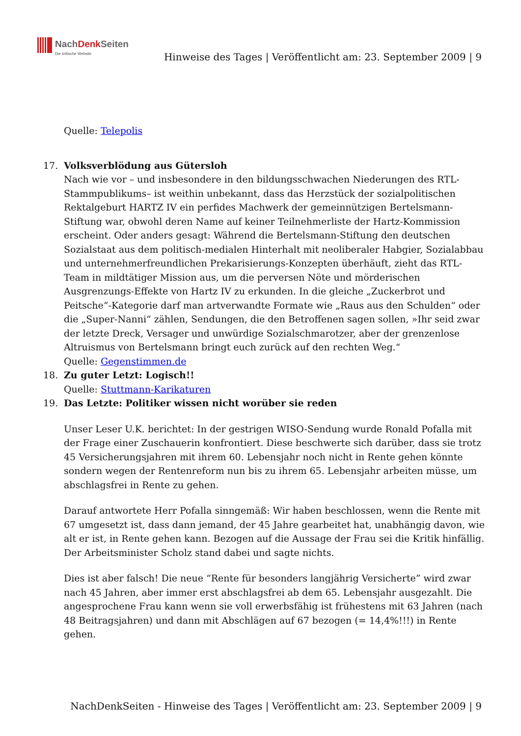NachDenk Seiten
Die kritische Website
Hinweise des Tages | Veröffentlicht am: 23. September 2009 | 9
Quelle: Telepolis
17. Volksverblödung aus Gütersloh
Nach wie vor – und insbesondere in den bildungsschwachen Niederungen des RTL-Stammpublikums– ist weithin unbekannt, dass das Herzstück der sozialpolitischen Rektalgeburt HARTZ IV ein perfides Machwerk der gemeinnützigen Bertelsmann-Stiftung war, obwohl deren Name auf keiner Teilnehmerliste der Hartz-Kommission erscheint. Oder anders gesagt: Während die Bertelsmann-Stiftung den deutschen Sozialstaat aus dem politisch-medialen Hinterhalt mit neoliberaler Habgier, Sozialabbau und unternehmerfreundlichen Prekarisierungs-Konzepten überhäuft, zieht das RTL-Team in mildtätiger Mission aus, um die perversen Nöte und mörderischen Ausgrenzungs-Effekte von Hartz IV zu erkunden. In die gleiche „Zuckerbrot und Peitsche“-Kategorie darf man artverwandte Formate wie „Raus aus den Schulden“ oder die „Super-Nanni“ zählen, Sendungen, die den Betroffenen sagen sollen, »Ihr seid zwar der letzte Dreck, Versager und unwürdige Sozialschmarotzer, aber der grenzenlose Altruismus von Bertelsmann bringt euch zurück auf den rechten Weg.“
Quelle: Gegenstimmen.de
18. Zu guter Letzt: Logisch!!
Quelle: Stuttmann-Karikaturen
19. Das Letzte: Politiker wissen nicht worüber sie reden
Unser Leser U.K. berichtet: In der gestrigen WISO-Sendung wurde Ronald Pofalla mit der Frage einer Zuschauerin konfrontiert. Diese beschwerte sich darüber, dass sie trotz 45 Versicherungsjahren mit ihrem 60. Lebensjahr noch nicht in Rente gehen könnte sondern wegen der Rentenreform nun bis zu ihrem 65. Lebensjahr arbeiten müsse, um abschlagsfrei in Rente zu gehen.
Darauf antwortete Herr Pofalla sinngemäß: Wir haben beschlossen, wenn die Rente mit 67 umgesetzt ist, dass dann jemand, der 45 Jahre gearbeitet hat, unabhängig davon, wie alt er ist, in Rente gehen kann. Bezogen auf die Aussage der Frau sei die Kritik hinfällig. Der Arbeitsminister Scholz stand dabei und sagte nichts.
Dies ist aber falsch! Die neue “Rente für besonders langjährig Versicherte” wird zwar nach 45 Jahren, aber immer erst abschlagsfrei ab dem 65. Lebensjahr ausgezahlt. Die angesprochene Frau kann wenn sie voll erwerbsfähig ist frühestens mit 63 Jahren (nach 48 Beitragsjahren) und dann mit Abschlägen auf 67 bezogen (= 14,4%!!!) in Rente gehen.
NachDenkSeiten - Hinweise des Tages | Veröffentlicht am: 23. September 2009 | 9